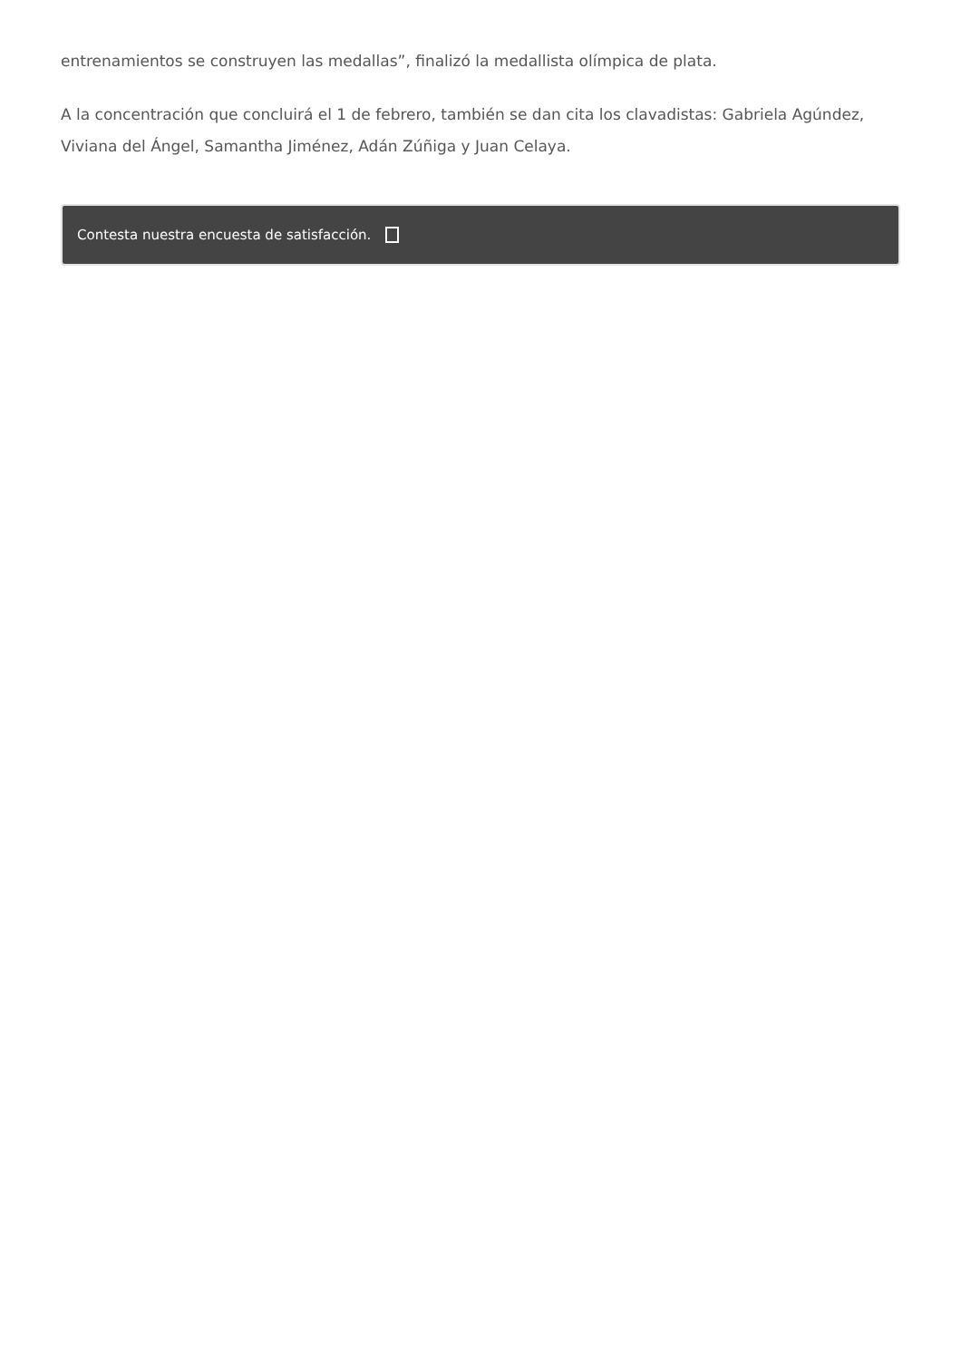entrenamientos se construyen las medallas”, finalizó la medallista olímpica de plata.
A la concentración que concluirá el 1 de febrero, también se dan cita los clavadistas: Gabriela Agúndez, Viviana del Ángel, Samantha Jiménez, Adán Zúñiga y Juan Celaya.
Contesta nuestra encuesta de satisfacción.